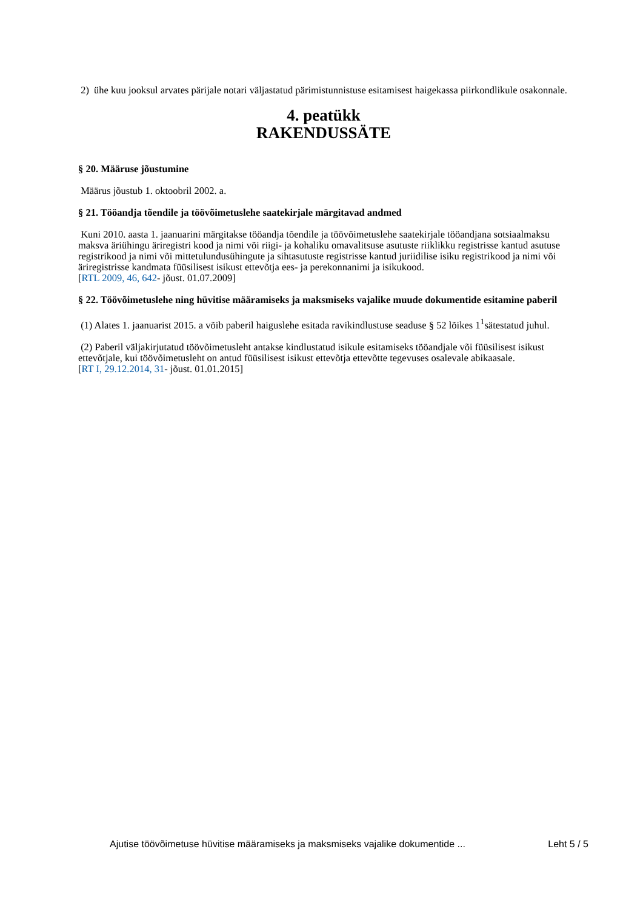2) ühe kuu jooksul arvates pärijale notari väljastatud pärimistunnistuse esitamisest haigekassa piirkondlikule osakonnale.
4. peatükk
RAKENDUSSÄTE
§ 20. Määruse jõustumine
Määrus jõustub 1. oktoobril 2002. a.
§ 21. Tööandja tõendile ja töövõimetuslehe saatekirjale märgitavad andmed
Kuni 2010. aasta 1. jaanuarini märgitakse tööandja tõendile ja töövõimetuslehe saatekirjale tööandjana sotsiaalmaksu maksva äriühingu äriregistri kood ja nimi või riigi- ja kohaliku omavalitsuse asutuste riiklikku registrisse kantud asutuse registrikood ja nimi või mittetulundusühingute ja sihtasutuste registrisse kantud juriidilise isiku registrikood ja nimi või äriregistrisse kandmata füüsilisest isikust ettevõtja ees- ja perekonnanimi ja isikukood.
[RTL 2009, 46, 642- jõust. 01.07.2009]
§ 22. Töövõimetuslehe ning hüvitise määramiseks ja maksmiseks vajalike muude dokumentide esitamine paberil
(1) Alates 1. jaanuarist 2015. a võib paberil haiguslehe esitada ravikindlustuse seaduse § 52 lõikes 1<sup>1</sup>sätestatud juhul.
(2) Paberil väljakirjutatud töövõimetusleht antakse kindlustatud isikule esitamiseks tööandjale või füüsilisest isikust ettevõtjale, kui töövõimetusleht on antud füüsilisest isikust ettevõtja ettevõtte tegevuses osalevale abikaasale.
[RT I, 29.12.2014, 31- jõust. 01.01.2015]
Ajutise töövõimetuse hüvitise määramiseks ja maksmiseks vajalike dokumentide ... Leht 5 / 5